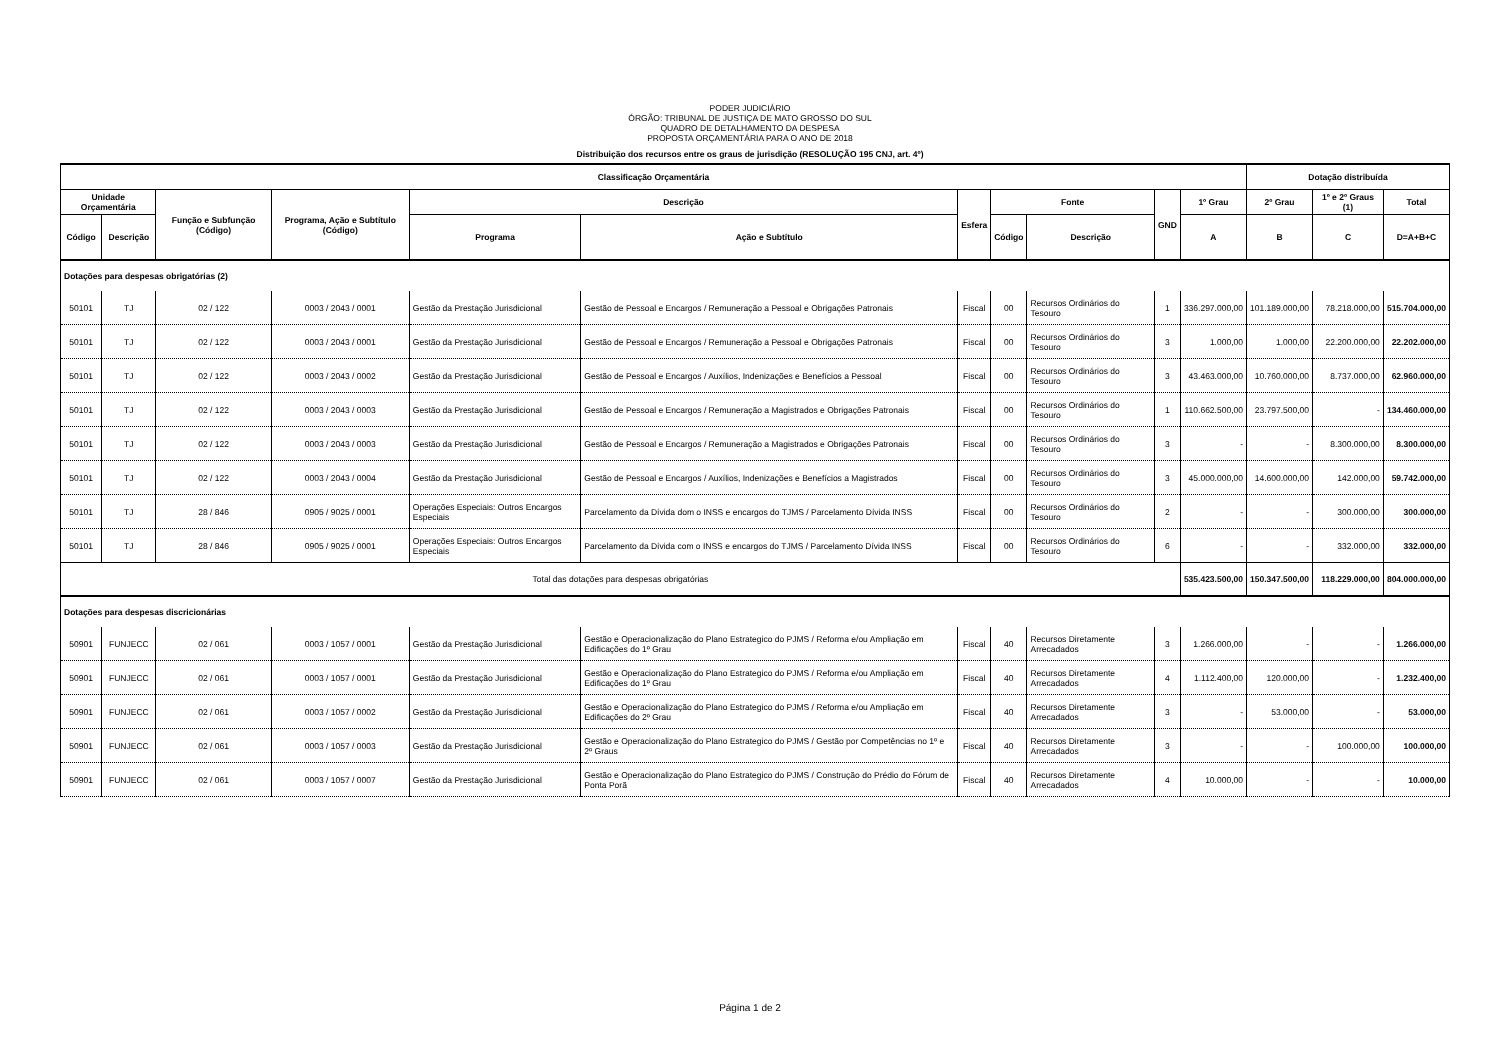PODER JUDICIÁRIO
ÓRGÃO: TRIBUNAL DE JUSTIÇA DE MATO GROSSO DO SUL
QUADRO DE DETALHAMENTO DA DESPESA
PROPOSTA ORÇAMENTÁRIA PARA O ANO DE 2018
Distribuição dos recursos entre os graus de jurisdição (RESOLUÇÃO 195 CNJ, art. 4º)
| Classificação Orçamentária | | | | | | | | | | | Dotação distribuída | | |
| --- | --- | --- | --- | --- | --- | --- | --- | --- | --- | --- | --- | --- | --- |
| Unidade Orçamentária | | Função e Subfunção (Código) | Programa, Ação e Subtítulo (Código) | Descrição | | Esfera | Fonte | | GND | 1º Grau | 2º Grau | 1º e 2º Graus (1) | Total |
| Código | Descrição | | | Programa | Ação e Subtítulo | | Código | Descrição | | A | B | C | D=A+B+C |
| Dotações para despesas obrigatórias (2) | | | | | | | | | | | | | |
| 50101 | TJ | 02 / 122 | 0003 / 2043 / 0001 | Gestão da Prestação Jurisdicional | Gestão de Pessoal e Encargos / Remuneração a Pessoal e Obrigações Patronais | Fiscal | 00 | Recursos Ordinários do Tesouro | 1 | 336.297.000,00 | 101.189.000,00 | 78.218.000,00 | 515.704.000,00 |
| 50101 | TJ | 02 / 122 | 0003 / 2043 / 0001 | Gestão da Prestação Jurisdicional | Gestão de Pessoal e Encargos / Remuneração a Pessoal e Obrigações Patronais | Fiscal | 00 | Recursos Ordinários do Tesouro | 3 | 1.000,00 | 1.000,00 | 22.200.000,00 | 22.202.000,00 |
| 50101 | TJ | 02 / 122 | 0003 / 2043 / 0002 | Gestão da Prestação Jurisdicional | Gestão de Pessoal e Encargos / Auxílios, Indenizações e Benefícios a Pessoal | Fiscal | 00 | Recursos Ordinários do Tesouro | 3 | 43.463.000,00 | 10.760.000,00 | 8.737.000,00 | 62.960.000,00 |
| 50101 | TJ | 02 / 122 | 0003 / 2043 / 0003 | Gestão da Prestação Jurisdicional | Gestão de Pessoal e Encargos / Remuneração a Magistrados e Obrigações Patronais | Fiscal | 00 | Recursos Ordinários do Tesouro | 1 | 110.662.500,00 | 23.797.500,00 | - | 134.460.000,00 |
| 50101 | TJ | 02 / 122 | 0003 / 2043 / 0003 | Gestão da Prestação Jurisdicional | Gestão de Pessoal e Encargos / Remuneração a Magistrados e Obrigações Patronais | Fiscal | 00 | Recursos Ordinários do Tesouro | 3 | - | - | 8.300.000,00 | 8.300.000,00 |
| 50101 | TJ | 02 / 122 | 0003 / 2043 / 0004 | Gestão da Prestação Jurisdicional | Gestão de Pessoal e Encargos / Auxílios, Indenizações e Benefícios a Magistrados | Fiscal | 00 | Recursos Ordinários do Tesouro | 3 | 45.000.000,00 | 14.600.000,00 | 142.000,00 | 59.742.000,00 |
| 50101 | TJ | 28 / 846 | 0905 / 9025 / 0001 | Operações Especiais: Outros Encargos Especiais | Parcelamento da Dívida dom o INSS e encargos do TJMS / Parcelamento Dívida INSS | Fiscal | 00 | Recursos Ordinários do Tesouro | 2 | - | - | 300.000,00 | 300.000,00 |
| 50101 | TJ | 28 / 846 | 0905 / 9025 / 0001 | Operações Especiais: Outros Encargos Especiais | Parcelamento da Dívida com o INSS e encargos do TJMS / Parcelamento Dívida INSS | Fiscal | 00 | Recursos Ordinários do Tesouro | 6 | - | - | 332.000,00 | 332.000,00 |
| Total das dotações para despesas obrigatórias | | | | | | | | | | 535.423.500,00 | 150.347.500,00 | 118.229.000,00 | 804.000.000,00 |
| Dotações para despesas discricionárias | | | | | | | | | | | | | |
| 50901 | FUNJECC | 02 / 061 | 0003 / 1057 / 0001 | Gestão da Prestação Jurisdicional | Gestão e Operacionalização do Plano Estrategico do PJMS / Reforma e/ou Ampliação em Edificações do 1º Grau | Fiscal | 40 | Recursos Diretamente Arrecadados | 3 | 1.266.000,00 | - | - | 1.266.000,00 |
| 50901 | FUNJECC | 02 / 061 | 0003 / 1057 / 0001 | Gestão da Prestação Jurisdicional | Gestão e Operacionalização do Plano Estrategico do PJMS / Reforma e/ou Ampliação em Edificações do 1º Grau | Fiscal | 40 | Recursos Diretamente Arrecadados | 4 | 1.112.400,00 | 120.000,00 | - | 1.232.400,00 |
| 50901 | FUNJECC | 02 / 061 | 0003 / 1057 / 0002 | Gestão da Prestação Jurisdicional | Gestão e Operacionalização do Plano Estrategico do PJMS / Reforma e/ou Ampliação em Edificações do 2º Grau | Fiscal | 40 | Recursos Diretamente Arrecadados | 3 | - | 53.000,00 | - | 53.000,00 |
| 50901 | FUNJECC | 02 / 061 | 0003 / 1057 / 0003 | Gestão da Prestação Jurisdicional | Gestão e Operacionalização do Plano Estrategico do PJMS / Gestão por Competências no 1º e 2º Graus | Fiscal | 40 | Recursos Diretamente Arrecadados | 3 | - | - | 100.000,00 | 100.000,00 |
| 50901 | FUNJECC | 02 / 061 | 0003 / 1057 / 0007 | Gestão da Prestação Jurisdicional | Gestão e Operacionalização do Plano Estrategico do PJMS / Construção do Prédio do Fórum de Ponta Porã | Fiscal | 40 | Recursos Diretamente Arrecadados | 4 | 10.000,00 | - | - | 10.000,00 |
Página 1 de 2